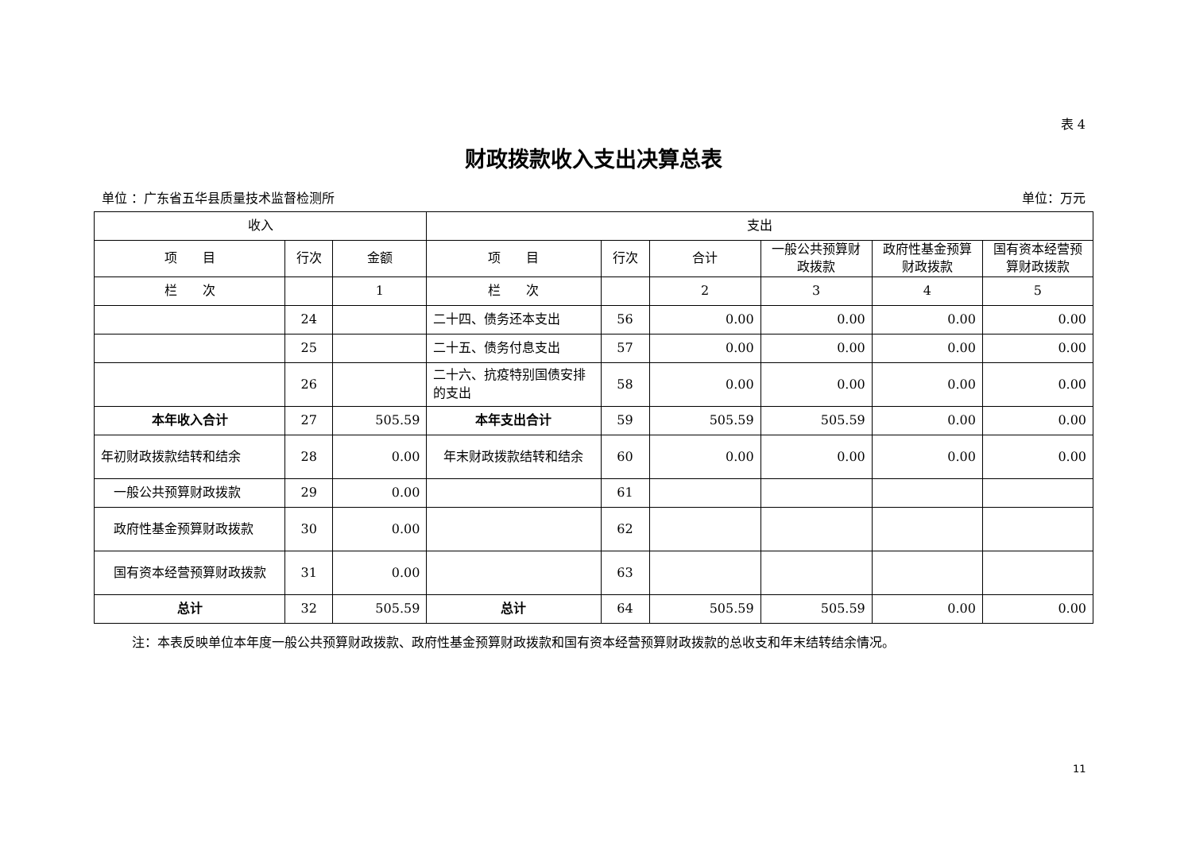表 4
财政拨款收入支出决算总表
单位 ：广东省五华县质量技术监督检测所 单位：万元
| 收入 | | | 支出 | | | | | |
| --- | --- | --- | --- | --- | --- | --- | --- | --- |
| 项 目 | 行次 | 金额 | 项 目 | 行次 | 合计 | 一般公共预算财政拨款 | 政府性基金预算财政拨款 | 国有资本经营预算财政拨款 |
| 栏 次 | | 1 | 栏 次 | | 2 | 3 | 4 | 5 |
| | 24 | | 二十四、债务还本支出 | 56 | 0.00 | 0.00 | 0.00 | 0.00 |
| | 25 | | 二十五、债务付息支出 | 57 | 0.00 | 0.00 | 0.00 | 0.00 |
| | 26 | | 二十六、抗疫特别国债安排的支出 | 58 | 0.00 | 0.00 | 0.00 | 0.00 |
| 本年收入合计 | 27 | 505.59 | 本年支出合计 | 59 | 505.59 | 505.59 | 0.00 | 0.00 |
| 年初财政拨款结转和结余 | 28 | 0.00 | 年末财政拨款结转和结余 | 60 | 0.00 | 0.00 | 0.00 | 0.00 |
| 一般公共预算财政拨款 | 29 | 0.00 | | 61 | | | | |
| 政府性基金预算财政拨款 | 30 | 0.00 | | 62 | | | | |
| 国有资本经营预算财政拨款 | 31 | 0.00 | | 63 | | | | |
| 总计 | 32 | 505.59 | 总计 | 64 | 505.59 | 505.59 | 0.00 | 0.00 |
注：本表反映单位本年度一般公共预算财政拨款、政府性基金预算财政拨款和国有资本经营预算财政拨款的总收支和年末结转结余情况。
11